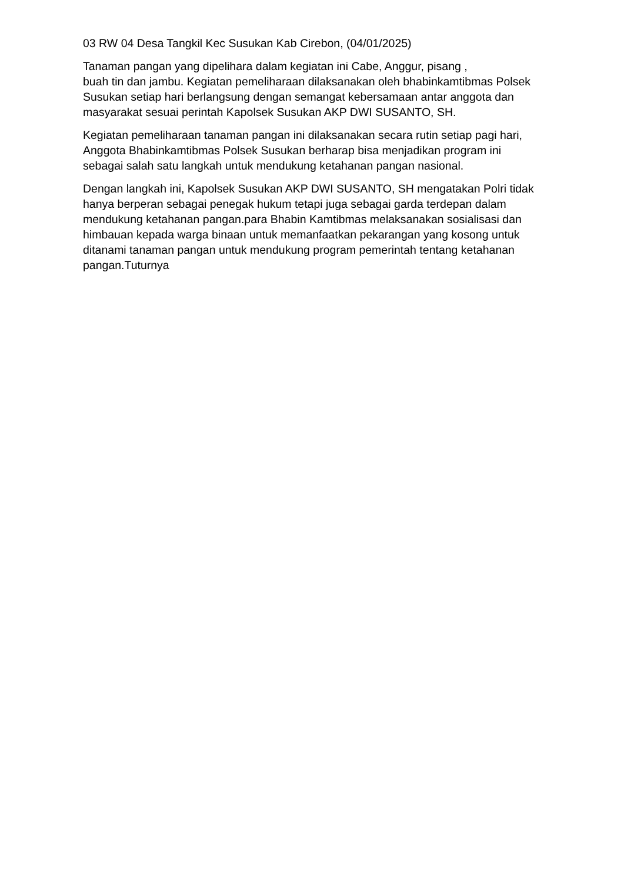03 RW 04 Desa Tangkil Kec Susukan Kab Cirebon, (04/01/2025)
Tanaman pangan yang dipelihara dalam kegiatan ini Cabe, Anggur, pisang ,
buah tin dan jambu. Kegiatan pemeliharaan dilaksanakan oleh bhabinkamtibmas Polsek Susukan setiap hari berlangsung dengan semangat kebersamaan antar anggota dan masyarakat sesuai perintah Kapolsek Susukan AKP DWI SUSANTO, SH.
Kegiatan pemeliharaan tanaman pangan ini dilaksanakan secara rutin setiap pagi hari, Anggota Bhabinkamtibmas Polsek Susukan berharap bisa menjadikan program ini sebagai salah satu langkah untuk mendukung ketahanan pangan nasional.
Dengan langkah ini, Kapolsek Susukan AKP DWI SUSANTO, SH mengatakan Polri tidak hanya berperan sebagai penegak hukum tetapi juga sebagai garda terdepan dalam mendukung ketahanan pangan.para Bhabin Kamtibmas melaksanakan sosialisasi dan himbauan kepada warga binaan untuk memanfaatkan pekarangan yang kosong untuk ditanami tanaman pangan untuk mendukung program pemerintah tentang ketahanan pangan.Tuturnya